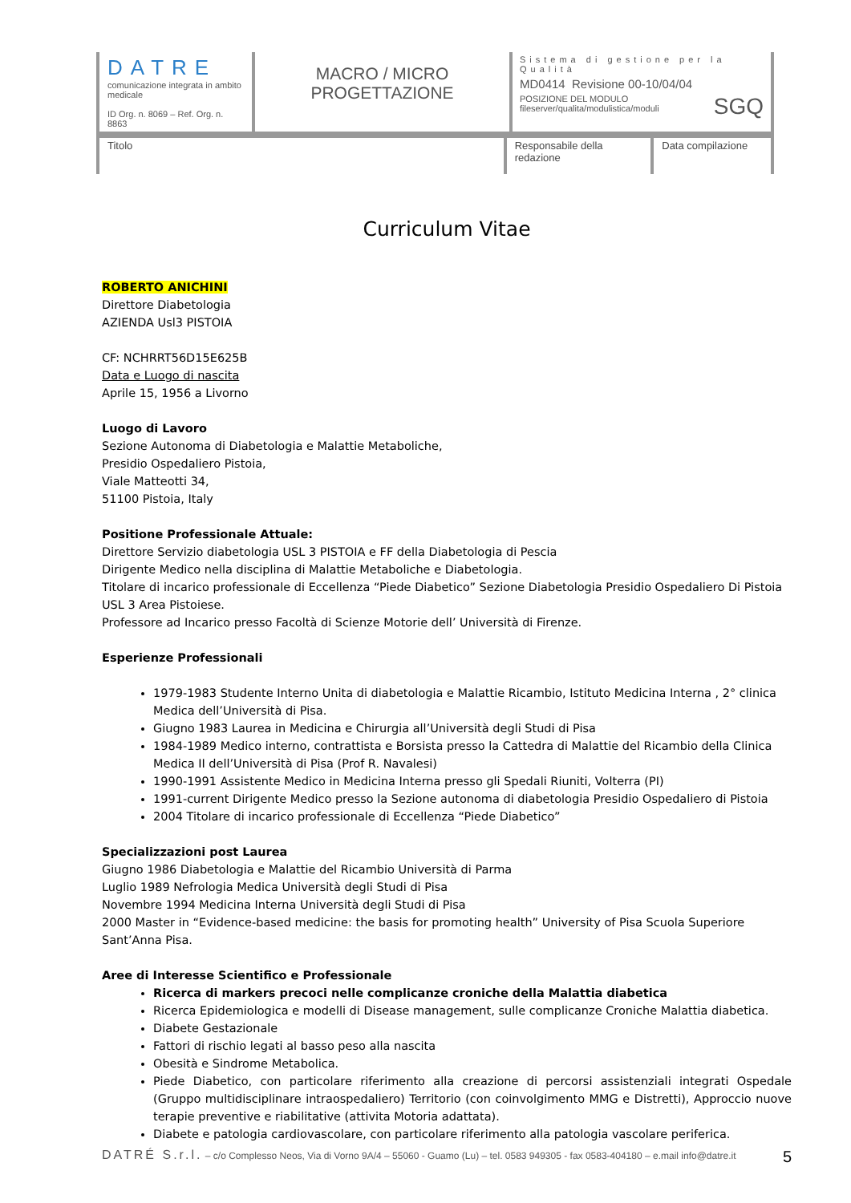| DATRE comunicazione integrata in ambito medicale ID Org. n. 8069 – Ref. Org. n. 8863 | MACRO / MICRO PROGETTAZIONE | Sistema di gestione per la Qualità MD0414 Revisione 00-10/04/04 POSIZIONE DEL MODULO fileserver/qualita/modulistica/moduli SGQ |
Titolo Responsabile della redazione
Data compilazione
Curriculum Vitae
ROBERTO ANICHINI
Direttore Diabetologia
AZIENDA Usl3 PISTOIA
CF: NCHRRT56D15E625B
Data e Luogo di nascita
Aprile 15, 1956 a Livorno
Luogo di Lavoro
Sezione Autonoma di Diabetologia e Malattie Metaboliche,
Presidio Ospedaliero Pistoia,
Viale Matteotti 34,
51100 Pistoia, Italy
Positione Professionale Attuale:
Direttore Servizio diabetologia USL 3 PISTOIA e FF della Diabetologia di Pescia
Dirigente Medico nella disciplina di Malattie Metaboliche e Diabetologia.
Titolare di incarico professionale di Eccellenza “Piede Diabetico” Sezione Diabetologia Presidio Ospedaliero Di Pistoia USL 3 Area Pistoiese.
Professore ad Incarico presso Facoltà di Scienze Motorie dell’ Università di Firenze.
Esperienze Professionali
1979-1983 Studente Interno Unita di diabetologia e Malattie Ricambio, Istituto Medicina Interna , 2° clinica Medica dell’Università di Pisa.
Giugno 1983 Laurea in Medicina e Chirurgia all’Università degli Studi di Pisa
1984-1989 Medico interno, contrattista e Borsista presso la Cattedra di Malattie del Ricambio della Clinica Medica II dell’Università di Pisa (Prof R. Navalesi)
1990-1991 Assistente Medico in Medicina Interna presso gli Spedali Riuniti, Volterra (PI)
1991-current Dirigente Medico presso la Sezione autonoma di diabetologia Presidio Ospedaliero di Pistoia
2004 Titolare di incarico professionale di Eccellenza “Piede Diabetico”
Specializzazioni post Laurea
Giugno 1986 Diabetologia e Malattie del Ricambio Università di Parma
Luglio 1989 Nefrologia Medica Università degli Studi di Pisa
Novembre 1994 Medicina Interna Università degli Studi di Pisa
2000 Master in “Evidence-based medicine: the basis for promoting health” University of Pisa Scuola Superiore Sant’Anna Pisa.
Aree di Interesse Scientifico e Professionale
Ricerca di markers precoci nelle complicanze croniche della Malattia diabetica
Ricerca Epidemiologica e modelli di Disease management, sulle complicanze Croniche Malattia diabetica.
Diabete Gestazionale
Fattori di rischio legati al basso peso alla nascita
Obesità e Sindrome Metabolica.
Piede Diabetico, con particolare riferimento alla creazione di percorsi assistenziali integrati Ospedale (Gruppo multidisciplinare intraospedaliero) Territorio (con coinvolgimento MMG e Distretti), Approccio nuove terapie preventive e riabilitative (attivita Motoria adattata).
Diabete e patologia cardiovascolare, con particolare riferimento alla patologia vascolare periferica.
DATRÉ S.r.l. – c/o Complesso Neos, Via di Vorno 9A/4 – 55060 - Guamo (Lu) – tel. 0583 949305 - fax 0583-404180 – e.mail info@datre.it 5